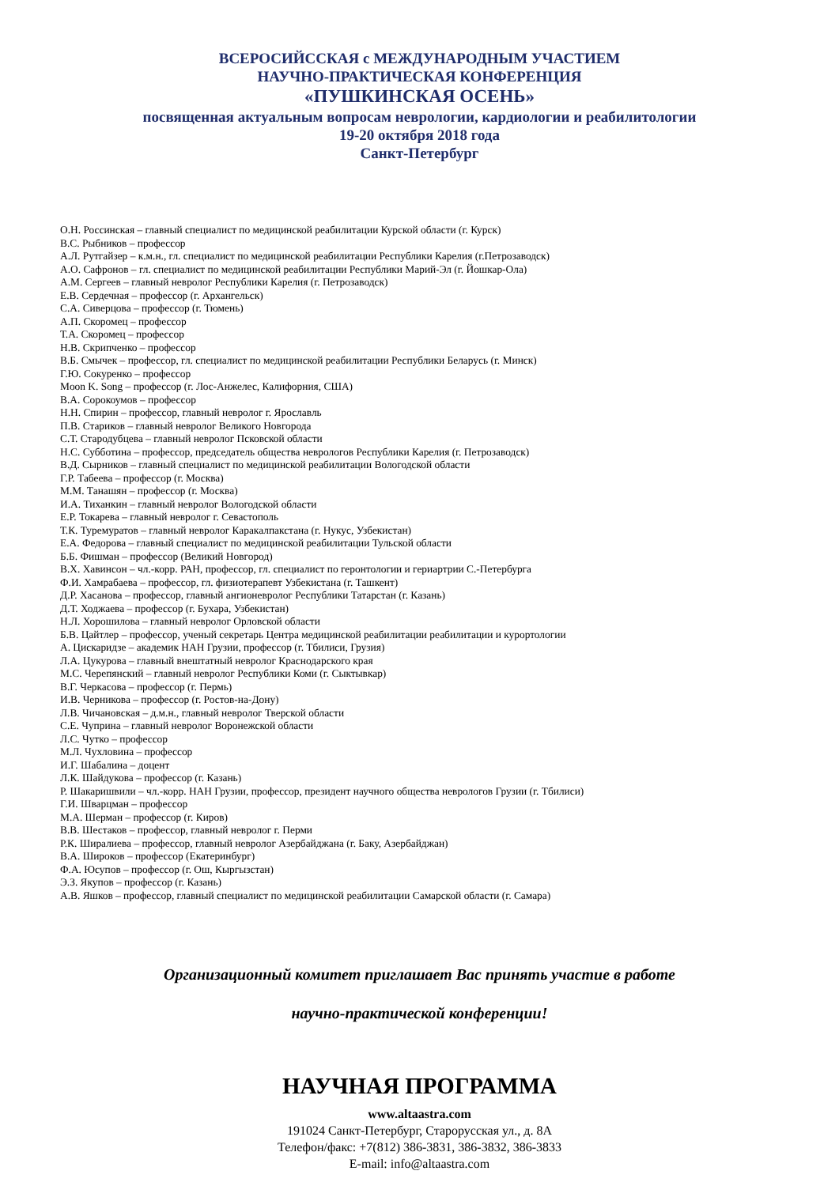ВСЕРОСИЙССКАЯ с МЕЖДУНАРОДНЫМ УЧАСТИЕМ
НАУЧНО-ПРАКТИЧЕСКАЯ КОНФЕРЕНЦИЯ
«ПУШКИНСКАЯ ОСЕНЬ»
посвященная актуальным вопросам неврологии, кардиологии и реабилитологии
19-20 октября 2018 года
Санкт-Петербург
О.Н. Россинская – главный специалист по медицинской реабилитации Курской области (г. Курск)
В.С. Рыбников – профессор
А.Л. Рутгайзер – к.м.н., гл. специалист по медицинской реабилитации Республики Карелия (г.Петрозаводск)
А.О. Сафронов – гл. специалист по медицинской реабилитации Республики Марий-Эл (г. Йошкар-Ола)
А.М. Сергеев – главный невролог Республики Карелия (г. Петрозаводск)
Е.В. Сердечная – профессор (г. Архангельск)
С.А. Сиверцова – профессор (г. Тюмень)
А.П. Скоромец – профессор
Т.А. Скоромец – профессор
Н.В. Скрипченко – профессор
В.Б. Смычек – профессор, гл. специалист по медицинской реабилитации Республики Беларусь (г. Минск)
Г.Ю. Сокуренко – профессор
Moon K. Song – профессор (г. Лос-Анжелес, Калифорния, США)
В.А. Сорокоумов – профессор
Н.Н. Спирин – профессор, главный невролог г. Ярославль
П.В. Стариков – главный невролог Великого Новгорода
С.Т. Стародубцева – главный невролог Псковской области
Н.С. Субботина – профессор, председатель общества неврологов Республики Карелия (г. Петрозаводск)
В.Д. Сырников – главный специалист по медицинской реабилитации Вологодской области
Г.Р. Табеева – профессор (г. Москва)
М.М. Танашян – профессор (г. Москва)
И.А. Тиханкин – главный невролог Вологодской области
Е.Р. Токарева – главный невролог г. Севастополь
Т.К. Туремуратов – главный невролог Каракалпакстана (г. Нукус, Узбекистан)
Е.А. Федорова – главный специалист по медицинской реабилитации Тульской области
Б.Б. Фишман – профессор (Великий Новгород)
В.Х. Хавинсон – чл.-корр. РАН, профессор, гл. специалист по геронтологии и гериартрии С.-Петербурга
Ф.И. Хамрабаева – профессор, гл. физиотерапевт Узбекистана (г. Ташкент)
Д.Р. Хасанова – профессор, главный ангионевролог Республики Татарстан (г. Казань)
Д.Т. Ходжаева – профессор (г. Бухара, Узбекистан)
Н.Л. Хорошилова – главный невролог Орловской области
Б.В. Цайтлер – профессор, ученый секретарь Центра медицинской реабилитации реабилитации и курортологии
А. Цискаридзе – академик НАН Грузии, профессор (г. Тбилиси, Грузия)
Л.А. Цукурова – главный внештатный невролог Краснодарского края
М.С. Черепянский – главный невролог Республики Коми (г. Сыктывкар)
В.Г. Черкасова – профессор (г. Пермь)
И.В. Черникова – профессор (г. Ростов-на-Дону)
Л.В. Чичановская – д.м.н., главный невролог Тверской области
С.Е. Чуприна – главный невролог Воронежской области
Л.С. Чутко – профессор
М.Л. Чухловина – профессор
И.Г. Шабалина – доцент
Л.К. Шайдукова – профессор (г. Казань)
Р. Шакаришвили – чл.-корр. НАН Грузии, профессор, президент научного общества неврологов Грузии (г. Тбилиси)
Г.И. Шварцман – профессор
М.А. Шерман – профессор (г. Киров)
В.В. Шестаков – профессор, главный невролог г. Перми
Р.К. Ширалиева – профессор, главный невролог Азербайджана (г. Баку, Азербайджан)
В.А. Широков – профессор (Екатеринбург)
Ф.А. Юсупов – профессор (г. Ош, Кыргызстан)
Э.З. Якупов – профессор (г. Казань)
А.В. Яшков – профессор, главный специалист по медицинской реабилитации Самарской области (г. Самара)
Организационный комитет приглашает Вас принять участие в работе
научно-практической конференции!
НАУЧНАЯ ПРОГРАММА
www.altaastra.com
191024 Санкт-Петербург, Старорусская ул., д. 8А
Телефон/факс: +7(812) 386-3831, 386-3832, 386-3833
E-mail: info@altaastra.com